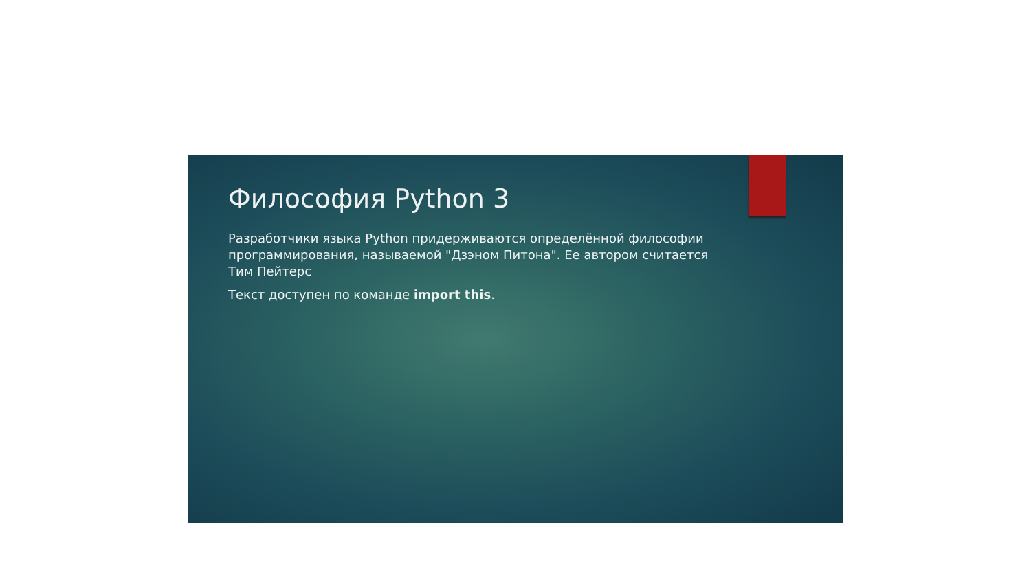Философия Python 3
Разработчики языка Python придерживаются определённой философии программирования, называемой "Дзэном Питона". Ее автором считается Тим Пейтерс
Текст доступен по команде import this.